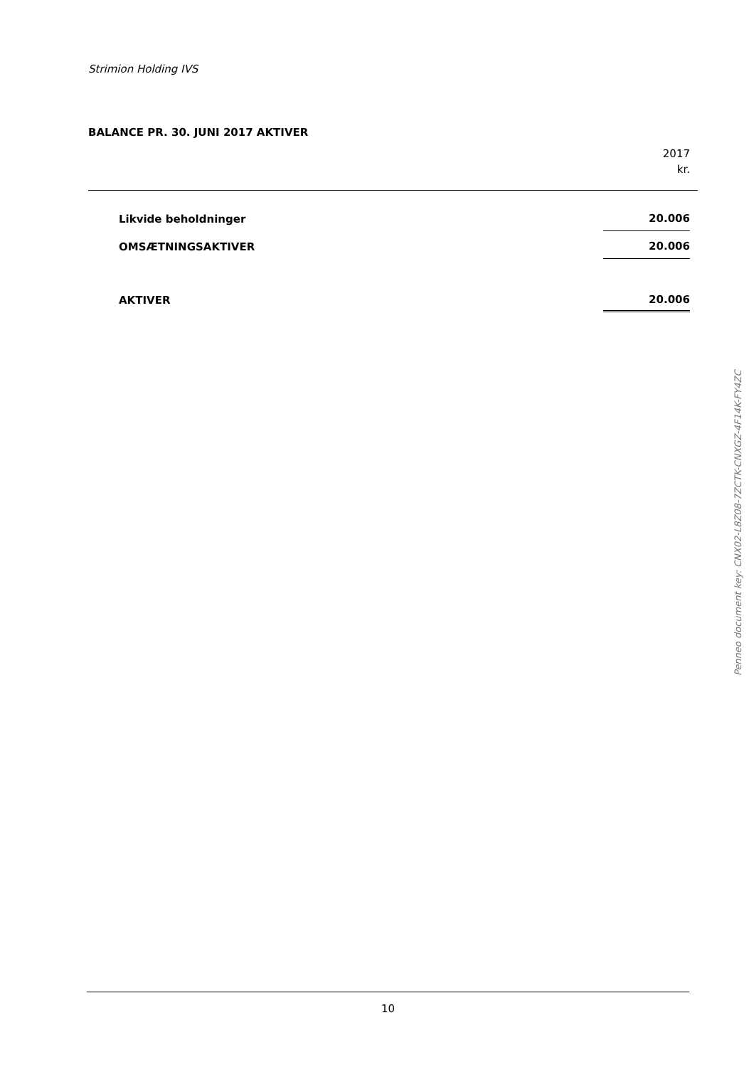Strimion Holding IVS
BALANCE PR. 30. JUNI 2017 AKTIVER
| | 2017 |
| | kr. |
| Likvide beholdninger | 20.006 |
| OMSÆTNINGSAKTIVER | 20.006 |
| AKTIVER | 20.006 |
Penneo document key: CNX02-L8Z08-7ZCTK-CNXGZ-4F14K-FY4ZC
10